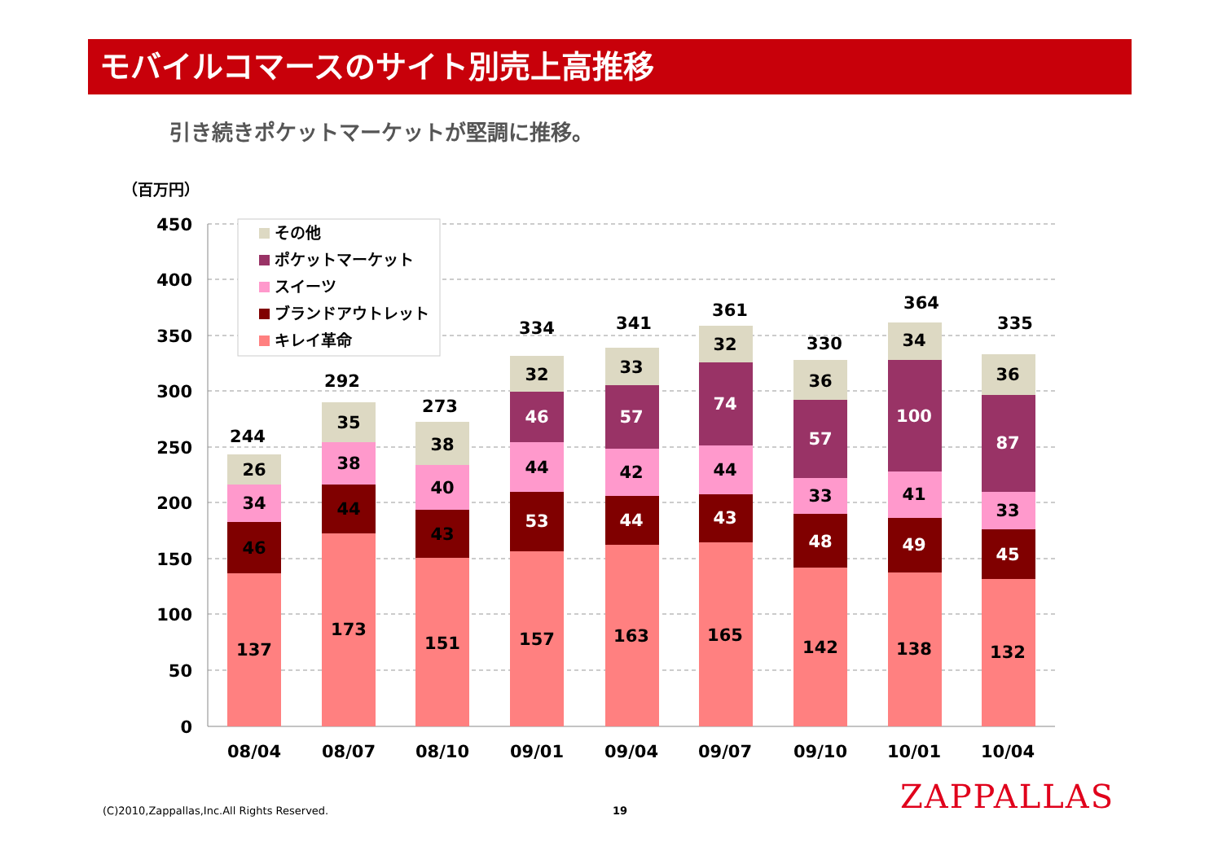モバイルコマースのサイト別売上高推移
引き続きポケットマーケットが堅調に推移。
（百万円）
450
400
350
300
250
200
150
100
50
0
137
46
34
26
244
08/04
173
44
38
35
292
08/07
151
43
40
38
273
08/10
157
53
44
46
32
334
09/01
163
44
42
57
33
341
09/04
165
43
44
74
32
361
09/07
142
48
33
57
36
330
09/10
138
49
41
100
34
364
10/01
132
45
33
87
36
335
10/04
その他
ポケットマーケット
スイーツ
ブランドアウトレット
キレイ革命
(C)2010,Zappallas,Inc.All Rights Reserved.
19 ZAPPALLAS